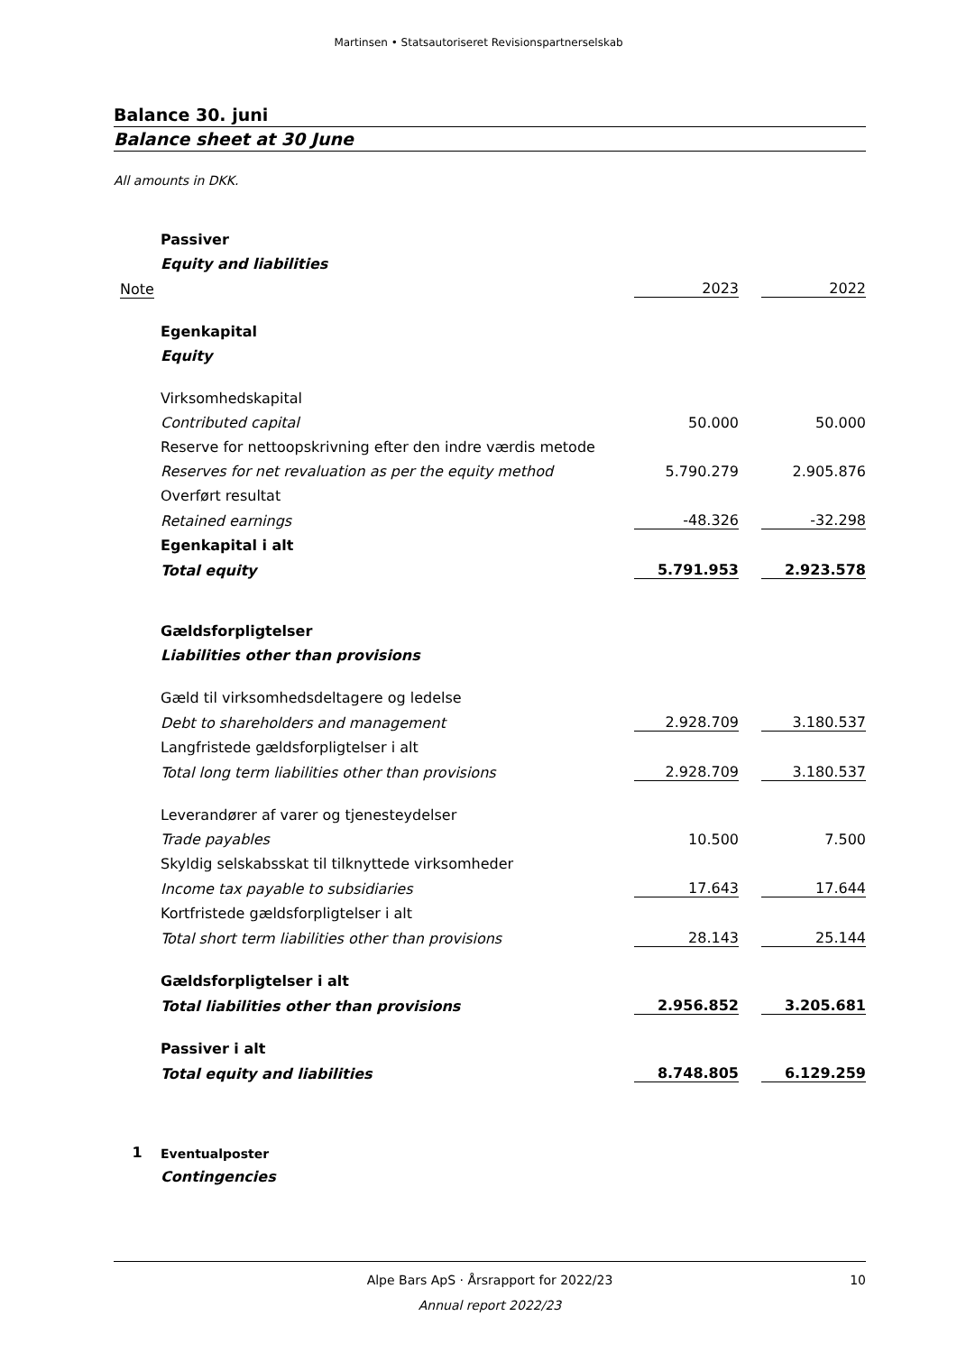Martinsen • Statsautoriseret Revisionspartnerselskab
Balance 30. juni
Balance sheet at 30 June
All amounts in DKK.
| | Passiver | | | |
| | Equity and liabilities | | | |
| Note | | 2023 | | 2022 |
| | Egenkapital | | | |
| | Equity | | | |
| | Virksomhedskapital | | | |
| | Contributed capital | 50.000 | | 50.000 |
| | Reserve for nettoopskrivning efter den indre værdis metode | | | |
| | Reserves for net revaluation as per the equity method | 5.790.279 | | 2.905.876 |
| | Overført resultat | | | |
| | Retained earnings | -48.326 | | -32.298 |
| | Egenkapital i alt | | | |
| | Total equity | 5.791.953 | | 2.923.578 |
| | Gældsforpligtelser | | | |
| | Liabilities other than provisions | | | |
| | Gæld til virksomhedsdeltagere og ledelse | | | |
| | Debt to shareholders and management | 2.928.709 | | 3.180.537 |
| | Langfristede gældsforpligtelser i alt | | | |
| | Total long term liabilities other than provisions | 2.928.709 | | 3.180.537 |
| | Leverandører af varer og tjenesteydelser | | | |
| | Trade payables | 10.500 | | 7.500 |
| | Skyldig selskabsskat til tilknyttede virksomheder | | | |
| | Income tax payable to subsidiaries | 17.643 | | 17.644 |
| | Kortfristede gældsforpligtelser i alt | | | |
| | Total short term liabilities other than provisions | 28.143 | | 25.144 |
| | Gældsforpligtelser i alt | | | |
| | Total liabilities other than provisions | 2.956.852 | | 3.205.681 |
| | Passiver i alt | | | |
| | Total equity and liabilities | 8.748.805 | | 6.129.259 |
| 1 | Eventualposter | | | |
| | Contingencies | | | |
Alpe Bars ApS · Årsrapport for 2022/23
10
Annual report 2022/23